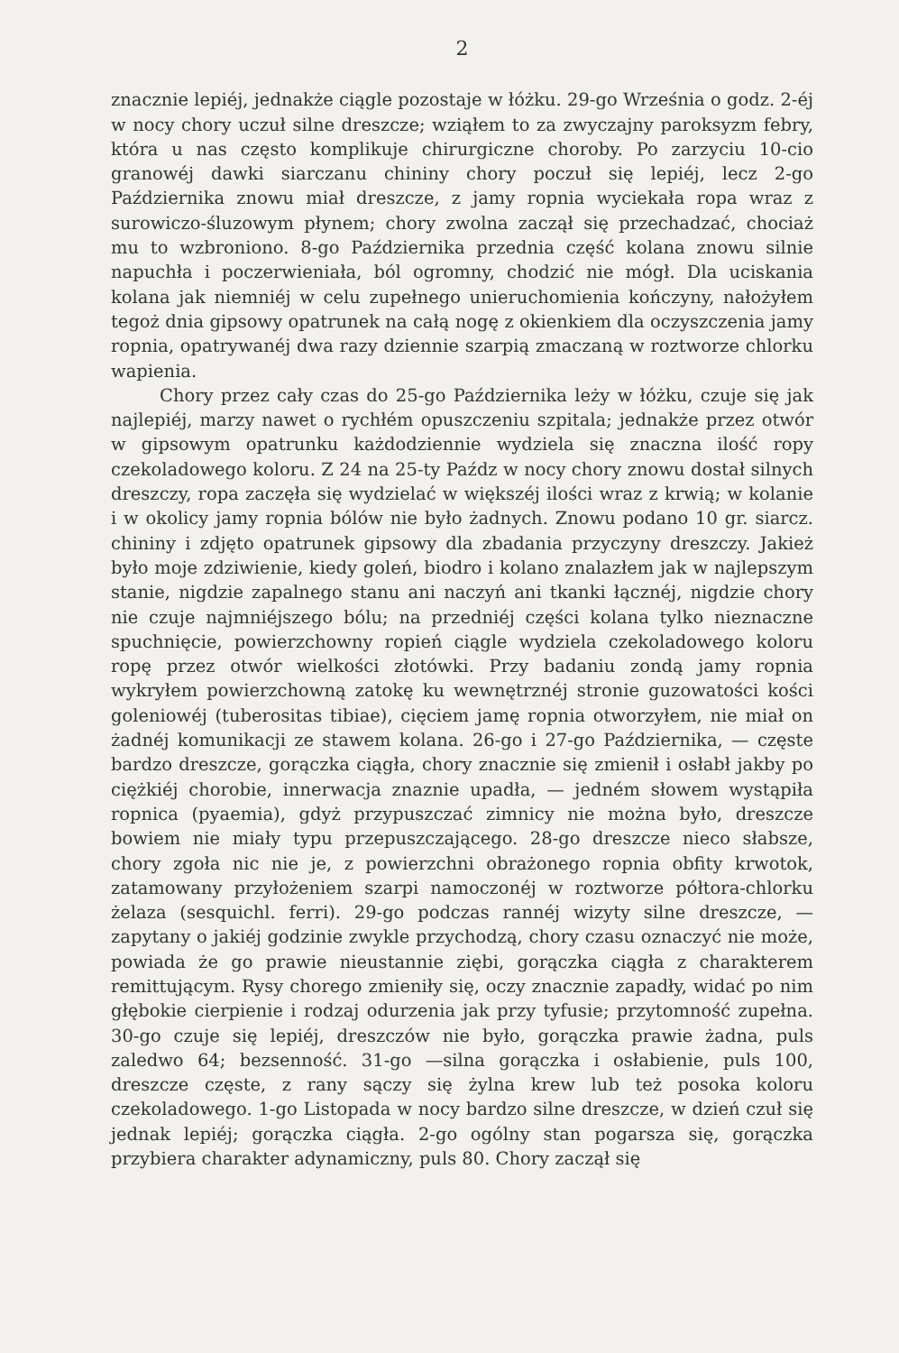2
znacznie lepiéj, jednakże ciągle pozostaje w łóżku. 29-go Września o godz. 2-éj w nocy chory uczuł silne dreszcze; wziąłem to za zwyczajny paroksyzm febry, która u nas często komplikuje chirurgiczne choroby. Po zarzyciu 10-cio granowéj dawki siarczanu chininy chory poczuł się lepiéj, lecz 2-go Października znowu miał dreszcze, z jamy ropnia wyciekała ropa wraz z surowiczo-śluzowym płynem; chory zwolna zaczął się przechadzać, chociaż mu to wzbroniono. 8-go Października przednia część kolana znowu silnie napuchła i poczerwieniała, ból ogromny, chodzić nie mógł. Dla uciskania kolana jak niemniéj w celu zupełnego unieruchomienia kończyny, nałożyłem tegoż dnia gipsowy opatrunek na całą nogę z okienkiem dla oczyszczenia jamy ropnia, opatrywanéj dwa razy dziennie szarpią zmaczaną w roztworze chlorku wapienia.
Chory przez cały czas do 25-go Października leży w łóżku, czuje się jak najlepiéj, marzy nawet o rychłém opuszczeniu szpitala; jednakże przez otwór w gipsowym opatrunku każdodziennie wydziela się znaczna ilość ropy czekoladowego koloru. Z 24 na 25-ty Paźdz w nocy chory znowu dostał silnych dreszczy, ropa zaczęła się wydzielać w większéj ilości wraz z krwią; w kolanie i w okolicy jamy ropnia bólów nie było żadnych. Znowu podano 10 gr. siarcz. chininy i zdjęto opatrunek gipsowy dla zbadania przyczyny dreszczy. Jakież było moje zdziwienie, kiedy goleń, biodro i kolano znalazłem jak w najlepszym stanie, nigdzie zapalnego stanu ani naczyń ani tkanki łącznéj, nigdzie chory nie czuje najmniéjszego bólu; na przedniéj części kolana tylko nieznaczne spuchnięcie, powierzchowny ropień ciągle wydziela czekoladowego koloru ropę przez otwór wielkości złotówki. Przy badaniu zondą jamy ropnia wykryłem powierzchowną zatokę ku wewnętrznéj stronie guzowatości kości goleniowéj (tuberositas tibiae), cięciem jamę ropnia otworzyłem, nie miał on żadnéj komunikacji ze stawem kolana. 26-go i 27-go Października, — częste bardzo dreszcze, gorączka ciągła, chory znacznie się zmienił i osłabł jakby po ciężkiéj chorobie, innerwacja znaznie upadła, — jedném słowem wystąpiła ropnica (pyaemia), gdyż przypuszczać zimnicy nie można było, dreszcze bowiem nie miały typu przepuszczającego. 28-go dreszcze nieco słabsze, chory zgoła nic nie je, z powierzchni obrażonego ropnia obfity krwotok, zatamowany przyłożeniem szarpi namoczonéj w roztworze półtora-chlorku żelaza (sesquichl. ferri). 29-go podczas rannéj wizyty silne dreszcze, — zapytany o jakiéj godzinie zwykle przychodzą, chory czasu oznaczyć nie może, powiada że go prawie nieustannie ziębi, gorączka ciągła z charakterem remittującym. Rysy chorego zmieniły się, oczy znacznie zapadły, widać po nim głębokie cierpienie i rodzaj odurzenia jak przy tyfusie; przytomność zupełna. 30-go czuje się lepiéj, dreszczów nie było, gorączka prawie żadna, puls zaledwo 64; bezsenność. 31-go —silna gorączka i osłabienie, puls 100, dreszcze częste, z rany sączy się żylna krew lub też posoka koloru czekoladowego. 1-go Listopada w nocy bardzo silne dreszcze, w dzień czuł się jednak lepiéj; gorączka ciągła. 2-go ogólny stan pogarsza się, gorączka przybiera charakter adynamiczny, puls 80. Chory zaczął się